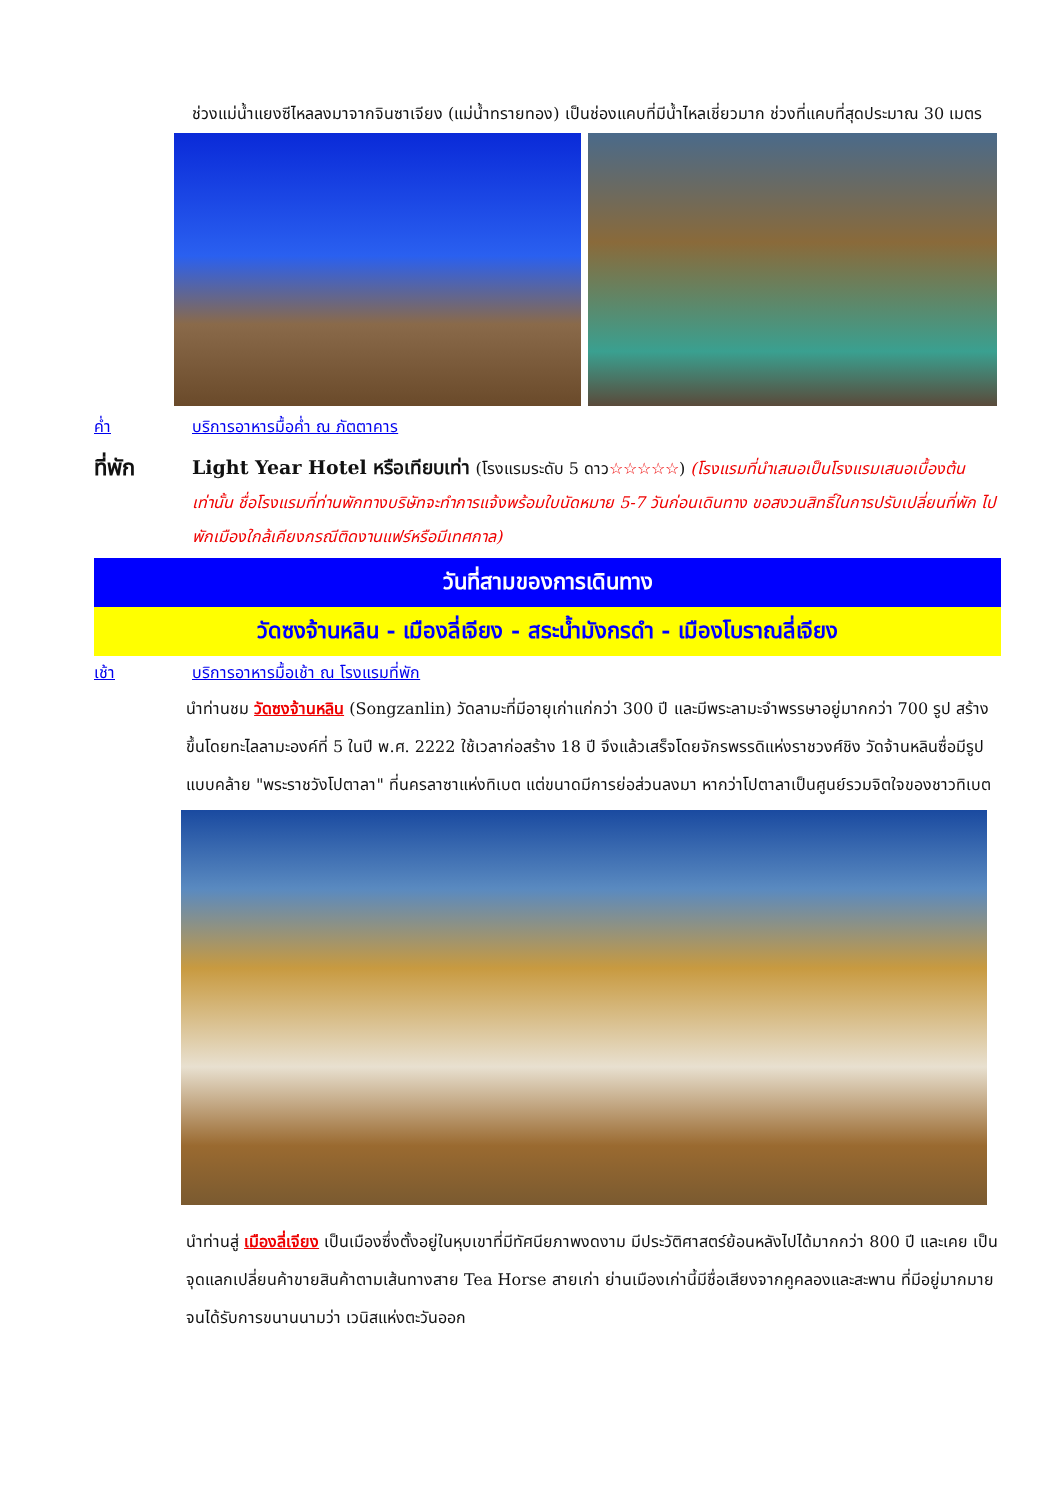ช่วงแม่น้ำแยงซีไหลลงมาจากจินซาเจียง (แม่น้ำทรายทอง) เป็นช่องแคบที่มีน้ำไหลเชี่ยวมาก ช่วงที่แคบที่สุดประมาณ 30 เมตร
ค่ำ บริการอาหารมื้อค่ำ ณ ภัตตาคาร
ที่พัก
Light Year Hotel หรือเทียบเท่า (โรงแรมระดับ 5 ดาว☆☆☆☆☆) (โรงแรมที่นำเสนอเป็นโรงแรมเสนอเบื้องต้นเท่านั้น ชื่อโรงแรมที่ท่านพักทางบริษัทจะทำการแจ้งพร้อมใบนัดหมาย 5-7 วันก่อนเดินทาง ขอสงวนสิทธิ์ในการปรับเปลี่ยนที่พัก ไปพักเมืองใกล้เคียงกรณีติดงานแฟร์หรือมีเทศกาล)
วันที่สามของการเดินทาง
วัดซงจ้านหลิน - เมืองลี่เจียง - สระน้ำมังกรดำ - เมืองโบราณลี่เจียง
เช้า บริการอาหารมื้อเช้า ณ โรงแรมที่พัก
นำท่านชม วัดซงจ้านหลิน (Songzanlin) วัดลามะที่มีอายุเก่าแก่กว่า 300 ปี และมีพระลามะจำพรรษาอยู่มากกว่า 700 รูป สร้างขึ้นโดยทะไลลามะองค์ที่ 5 ในปี พ.ศ. 2222 ใช้เวลาก่อสร้าง 18 ปี จึงแล้วเสร็จโดยจักรพรรดิแห่งราชวงศ์ชิง วัดจ้านหลินซื่อมีรูปแบบคล้าย "พระราชวังโปตาลา" ที่นครลาซาแห่งทิเบต แต่ขนาดมีการย่อส่วนลงมา หากว่าโปตาลาเป็นศูนย์รวมจิตใจของชาวทิเบต
นำท่านสู่ เมืองลี่เจียง เป็นเมืองซึ่งตั้งอยู่ในหุบเขาที่มีทัศนียภาพงดงาม มีประวัติศาสตร์ย้อนหลังไปได้มากกว่า 800 ปี และเคย เป็นจุดแลกเปลี่ยนค้าขายสินค้าตามเส้นทางสาย Tea Horse สายเก่า ย่านเมืองเก่านี้มีชื่อเสียงจากคูคลองและสะพาน ที่มีอยู่มากมาย จนได้รับการขนานนามว่า เวนิสแห่งตะวันออก